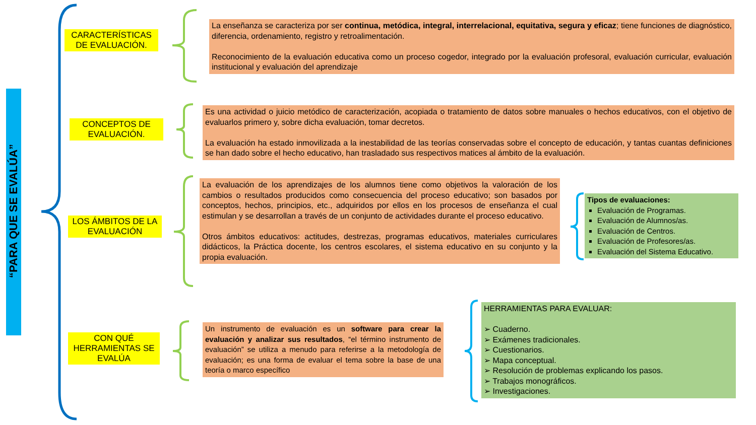“PARA QUE SE EVALÚA”
CARACTERÍSTICAS DE EVALUACIÓN.
CONCEPTOS DE EVALUACIÓN.
LOS ÁMBITOS DE LA EVALUACIÓN
CON QUÉ HERRAMIENTAS SE EVALÚA
La enseñanza se caracteriza por ser continua, metódica, integral, interrelacional, equitativa, segura y eficaz; tiene funciones de diagnóstico, diferencia, ordenamiento, registro y retroalimentación.
Reconocimiento de la evaluación educativa como un proceso cogedor, integrado por la evaluación profesoral, evaluación curricular, evaluación institucional y evaluación del aprendizaje
Es una actividad o juicio metódico de caracterización, acopiada o tratamiento de datos sobre manuales o hechos educativos, con el objetivo de evaluarlos primero y, sobre dicha evaluación, tomar decretos.
La evaluación ha estado inmovilizada a la inestabilidad de las teorías conservadas sobre el concepto de educación, y tantas cuantas definiciones se han dado sobre el hecho educativo, han trasladado sus respectivos matices al ámbito de la evaluación.
La evaluación de los aprendizajes de los alumnos tiene como objetivos la valoración de los cambios o resultados producidos como consecuencia del proceso educativo; son basados por conceptos, hechos, principios, etc., adquiridos por ellos en los procesos de enseñanza el cual estimulan y se desarrollan a través de un conjunto de actividades durante el proceso educativo.
Otros ámbitos educativos: actitudes, destrezas, programas educativos, materiales curriculares didácticos, la Práctica docente, los centros escolares, el sistema educativo en su conjunto y la propia evaluación.
Tipos de evaluaciones:
Evaluación de Programas.
Evaluación de Alumnos/as.
Evaluación de Centros.
Evaluación de Profesores/as.
Evaluación del Sistema Educativo.
Un instrumento de evaluación es un software para crear la evaluación y analizar sus resultados, “el término instrumento de evaluación” se utiliza a menudo para referirse a la metodología de evaluación; es una forma de evaluar el tema sobre la base de una teoría o marco específico
HERRAMIENTAS PARA EVALUAR:
➢ Cuaderno.
➢ Exámenes tradicionales.
➢ Cuestionarios.
➢ Mapa conceptual.
➢ Resolución de problemas explicando los pasos.
➢ Trabajos monográficos.
➢ Investigaciones.